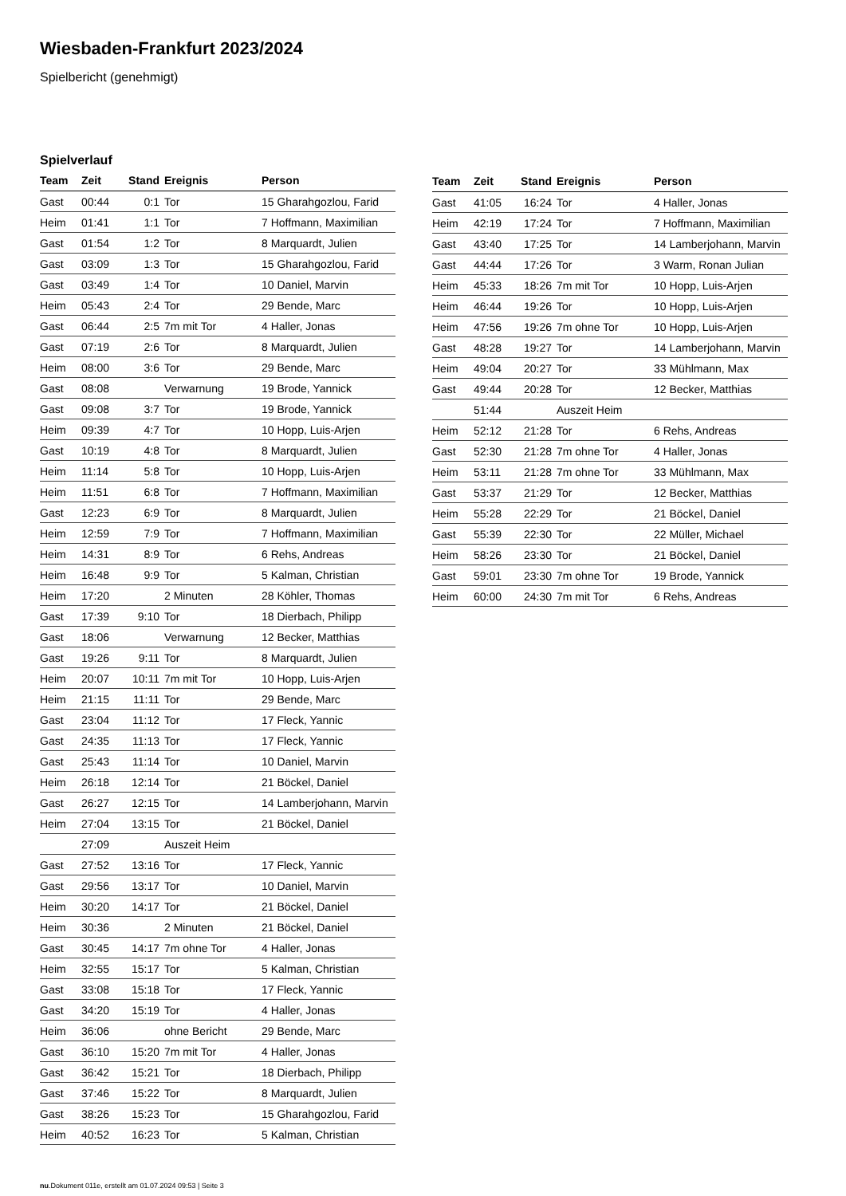Wiesbaden-Frankfurt 2023/2024
Spielbericht (genehmigt)
Spielverlauf
| Team | Zeit | Stand | Ereignis | Person |
| --- | --- | --- | --- | --- |
| Gast | 00:44 | 0:1 | Tor | 15 Gharahgozlou, Farid |
| Heim | 01:41 | 1:1 | Tor | 7 Hoffmann, Maximilian |
| Gast | 01:54 | 1:2 | Tor | 8 Marquardt, Julien |
| Gast | 03:09 | 1:3 | Tor | 15 Gharahgozlou, Farid |
| Gast | 03:49 | 1:4 | Tor | 10 Daniel, Marvin |
| Heim | 05:43 | 2:4 | Tor | 29 Bende, Marc |
| Gast | 06:44 | 2:5 | 7m mit Tor | 4 Haller, Jonas |
| Gast | 07:19 | 2:6 | Tor | 8 Marquardt, Julien |
| Heim | 08:00 | 3:6 | Tor | 29 Bende, Marc |
| Gast | 08:08 | | Verwarnung | 19 Brode, Yannick |
| Gast | 09:08 | 3:7 | Tor | 19 Brode, Yannick |
| Heim | 09:39 | 4:7 | Tor | 10 Hopp, Luis-Arjen |
| Gast | 10:19 | 4:8 | Tor | 8 Marquardt, Julien |
| Heim | 11:14 | 5:8 | Tor | 10 Hopp, Luis-Arjen |
| Heim | 11:51 | 6:8 | Tor | 7 Hoffmann, Maximilian |
| Gast | 12:23 | 6:9 | Tor | 8 Marquardt, Julien |
| Heim | 12:59 | 7:9 | Tor | 7 Hoffmann, Maximilian |
| Heim | 14:31 | 8:9 | Tor | 6 Rehs, Andreas |
| Heim | 16:48 | 9:9 | Tor | 5 Kalman, Christian |
| Heim | 17:20 | | 2 Minuten | 28 Köhler, Thomas |
| Gast | 17:39 | 9:10 | Tor | 18 Dierbach, Philipp |
| Gast | 18:06 | | Verwarnung | 12 Becker, Matthias |
| Gast | 19:26 | 9:11 | Tor | 8 Marquardt, Julien |
| Heim | 20:07 | 10:11 | 7m mit Tor | 10 Hopp, Luis-Arjen |
| Heim | 21:15 | 11:11 | Tor | 29 Bende, Marc |
| Gast | 23:04 | 11:12 | Tor | 17 Fleck, Yannic |
| Gast | 24:35 | 11:13 | Tor | 17 Fleck, Yannic |
| Gast | 25:43 | 11:14 | Tor | 10 Daniel, Marvin |
| Heim | 26:18 | 12:14 | Tor | 21 Böckel, Daniel |
| Gast | 26:27 | 12:15 | Tor | 14 Lamberjohann, Marvin |
| Heim | 27:04 | 13:15 | Tor | 21 Böckel, Daniel |
| | 27:09 | | Auszeit Heim | |
| Gast | 27:52 | 13:16 | Tor | 17 Fleck, Yannic |
| Gast | 29:56 | 13:17 | Tor | 10 Daniel, Marvin |
| Heim | 30:20 | 14:17 | Tor | 21 Böckel, Daniel |
| Heim | 30:36 | | 2 Minuten | 21 Böckel, Daniel |
| Gast | 30:45 | 14:17 | 7m ohne Tor | 4 Haller, Jonas |
| Heim | 32:55 | 15:17 | Tor | 5 Kalman, Christian |
| Gast | 33:08 | 15:18 | Tor | 17 Fleck, Yannic |
| Gast | 34:20 | 15:19 | Tor | 4 Haller, Jonas |
| Heim | 36:06 | | ohne Bericht | 29 Bende, Marc |
| Gast | 36:10 | 15:20 | 7m mit Tor | 4 Haller, Jonas |
| Gast | 36:42 | 15:21 | Tor | 18 Dierbach, Philipp |
| Gast | 37:46 | 15:22 | Tor | 8 Marquardt, Julien |
| Gast | 38:26 | 15:23 | Tor | 15 Gharahgozlou, Farid |
| Heim | 40:52 | 16:23 | Tor | 5 Kalman, Christian |
| Team | Zeit | Stand | Ereignis | Person |
| --- | --- | --- | --- | --- |
| Gast | 41:05 | 16:24 | Tor | 4 Haller, Jonas |
| Heim | 42:19 | 17:24 | Tor | 7 Hoffmann, Maximilian |
| Gast | 43:40 | 17:25 | Tor | 14 Lamberjohann, Marvin |
| Gast | 44:44 | 17:26 | Tor | 3 Warm, Ronan Julian |
| Heim | 45:33 | 18:26 | 7m mit Tor | 10 Hopp, Luis-Arjen |
| Heim | 46:44 | 19:26 | Tor | 10 Hopp, Luis-Arjen |
| Heim | 47:56 | 19:26 | 7m ohne Tor | 10 Hopp, Luis-Arjen |
| Gast | 48:28 | 19:27 | Tor | 14 Lamberjohann, Marvin |
| Heim | 49:04 | 20:27 | Tor | 33 Mühlmann, Max |
| Gast | 49:44 | 20:28 | Tor | 12 Becker, Matthias |
| | 51:44 | | Auszeit Heim | |
| Heim | 52:12 | 21:28 | Tor | 6 Rehs, Andreas |
| Gast | 52:30 | 21:28 | 7m ohne Tor | 4 Haller, Jonas |
| Heim | 53:11 | 21:28 | 7m ohne Tor | 33 Mühlmann, Max |
| Gast | 53:37 | 21:29 | Tor | 12 Becker, Matthias |
| Heim | 55:28 | 22:29 | Tor | 21 Böckel, Daniel |
| Gast | 55:39 | 22:30 | Tor | 22 Müller, Michael |
| Heim | 58:26 | 23:30 | Tor | 21 Böckel, Daniel |
| Gast | 59:01 | 23:30 | 7m ohne Tor | 19 Brode, Yannick |
| Heim | 60:00 | 24:30 | 7m mit Tor | 6 Rehs, Andreas |
nu.Dokument 011e, erstellt am 01.07.2024 09:53 | Seite 3